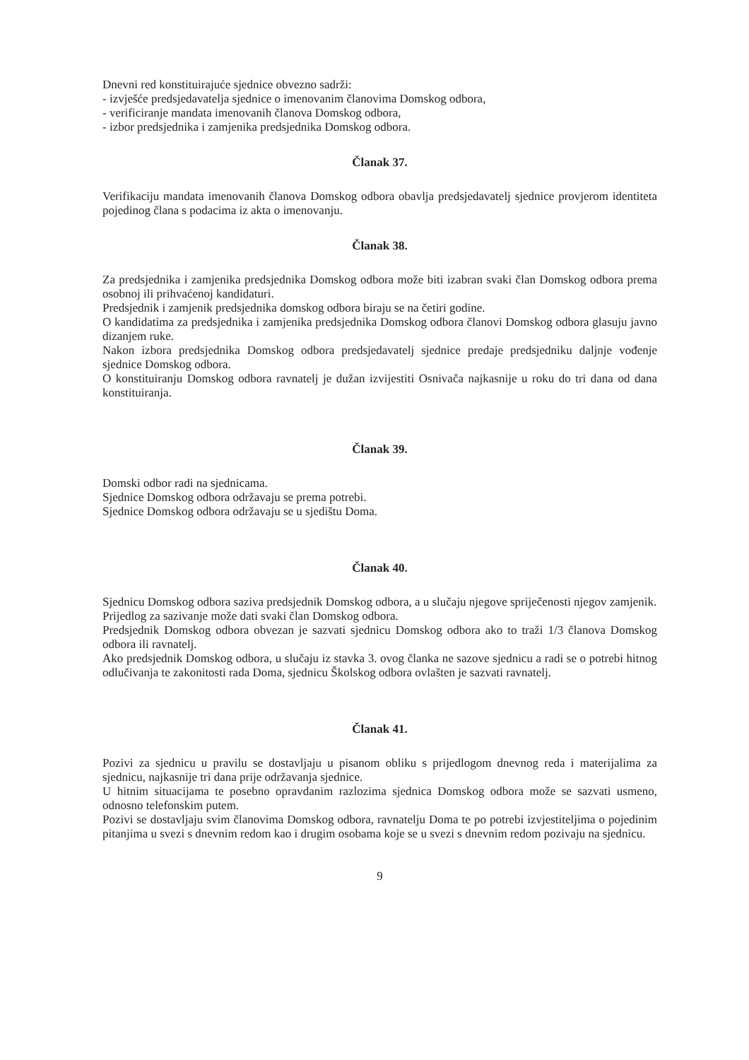Dnevni red konstituirajuće sjednice obvezno sadrži:
- izvješće predsjedavatelja sjednice o imenovanim članovima Domskog odbora,
- verificiranje mandata imenovanih članova Domskog odbora,
- izbor predsjednika i zamjenika predsjednika Domskog odbora.
Članak 37.
Verifikaciju mandata imenovanih članova Domskog odbora obavlja predsjedavatelj sjednice provjerom identiteta pojedinog člana s podacima iz akta o imenovanju.
Članak 38.
Za predsjednika i zamjenika predsjednika Domskog odbora može biti izabran svaki član Domskog odbora prema osobnoj ili prihvaćenoj kandidaturi.
Predsjednik i zamjenik predsjednika domskog odbora biraju se na četiri godine.
O kandidatima za predsjednika i zamjenika predsjednika Domskog odbora članovi Domskog odbora glasuju javno dizanjem ruke.
Nakon izbora predsjednika Domskog odbora predsjedavatelj sjednice predaje predsjedniku daljnje vođenje sjednice Domskog odbora.
O konstituiranju Domskog odbora ravnatelj je dužan izvijestiti Osnivača najkasnije u roku do tri dana od dana konstituiranja.
Članak 39.
Domski odbor radi na sjednicama.
Sjednice Domskog odbora održavaju se prema potrebi.
Sjednice Domskog odbora održavaju se u sjedištu Doma.
Članak 40.
Sjednicu Domskog odbora saziva predsjednik Domskog odbora, a u slučaju njegove spriječenosti njegov zamjenik.
Prijedlog za sazivanje može dati svaki član Domskog odbora.
Predsjednik Domskog odbora obvezan je sazvati sjednicu Domskog odbora ako to traži 1/3 članova Domskog odbora ili ravnatelj.
Ako predsjednik Domskog odbora, u slučaju iz stavka 3. ovog članka ne sazove sjednicu a radi se o potrebi hitnog odlučivanja te zakonitosti rada Doma, sjednicu Školskog odbora ovlašten je sazvati ravnatelj.
Članak 41.
Pozivi za sjednicu u pravilu se dostavljaju u pisanom obliku s prijedlogom dnevnog reda i materijalima za sjednicu, najkasnije tri dana prije održavanja sjednice.
U hitnim situacijama te posebno opravdanim razlozima sjednica Domskog odbora može se sazvati usmeno, odnosno telefonskim putem.
Pozivi se dostavljaju svim članovima Domskog odbora, ravnatelju Doma te po potrebi izvjestiteljima o pojedinim pitanjima u svezi s dnevnim redom kao i drugim osobama koje se u svezi s dnevnim redom pozivaju na sjednicu.
9